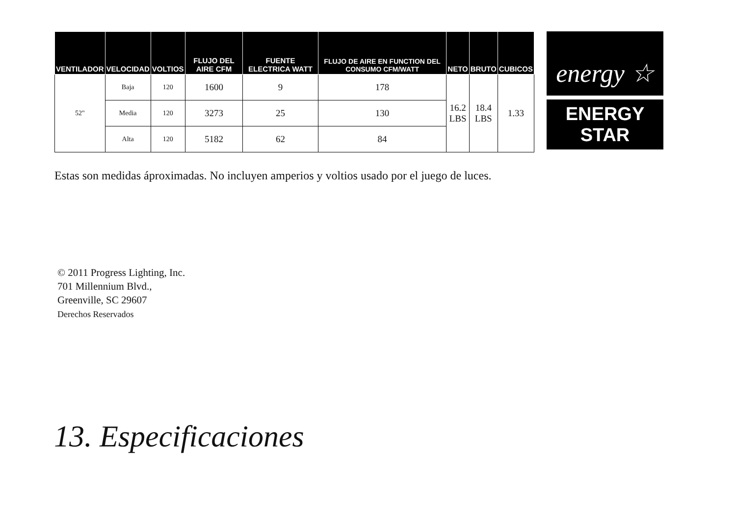| VENTILADOR | VELOCIDAD | VOLTIOS | FLUJO DEL AIRE CFM | FUENTE ELECTRICA WATT | FLUJO DE AIRE EN FUNCTION DEL CONSUMO CFM/WATT | NETO | BRUTO | CUBICOS |
| --- | --- | --- | --- | --- | --- | --- | --- | --- |
| 52" | Baja | 120 | 1600 | 9 | 178 | 16.2 LBS | 18.4 LBS | 1.33 |
| | Media | 120 | 3273 | 25 | 130 | | | |
| | Alta | 120 | 5182 | 62 | 84 | | | |
energy ☆
ENERGY STAR
Estas son medidas áproximadas. No incluyen amperios y voltios usado por el juego de luces.
© 2011 Progress Lighting, Inc.
701 Millennium Blvd.,
Greenville, SC 29607
Derechos Reservados
13. Especificaciones